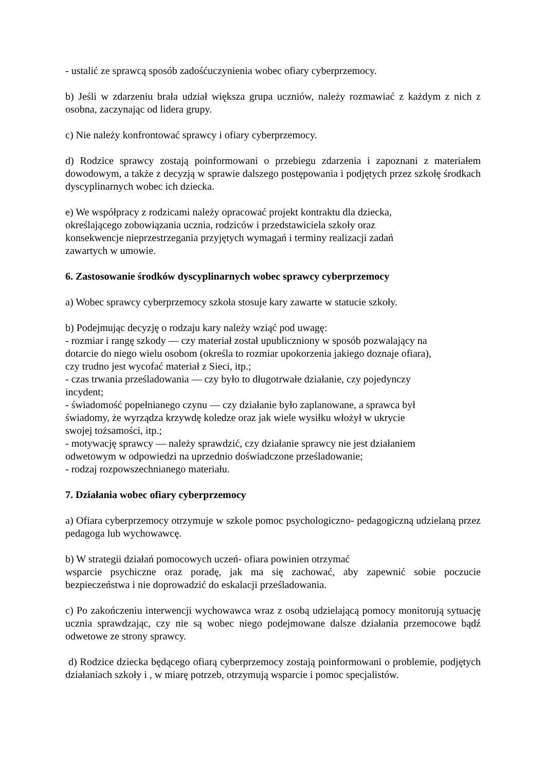- ustalić ze sprawcą sposób zadośćuczynienia wobec ofiary cyberprzemocy.
b) Jeśli w zdarzeniu brała udział większa grupa uczniów, należy rozmawiać z każdym z nich z osobna, zaczynając od lidera grupy.
c) Nie należy konfrontować sprawcy i ofiary cyberprzemocy.
d) Rodzice sprawcy zostają poinformowani o przebiegu zdarzenia i zapoznani z materiałem dowodowym, a także z decyzją w sprawie dalszego postępowania i podjętych przez szkołę środkach dyscyplinarnych wobec ich dziecka.
e) We współpracy z rodzicami należy opracować projekt kontraktu dla dziecka,
określającego zobowiązania ucznia, rodziców i przedstawiciela szkoły oraz
konsekwencje nieprzestrzegania przyjętych wymagań i terminy realizacji zadań
zawartych w umowie.
6. Zastosowanie środków dyscyplinarnych wobec sprawcy cyberprzemocy
a) Wobec sprawcy cyberprzemocy szkoła stosuje kary zawarte w statucie szkoły.
b) Podejmując decyzję o rodzaju kary należy wziąć pod uwagę:
- rozmiar i rangę szkody — czy materiał został upubliczniony w sposób pozwalający na
dotarcie do niego wielu osobom (określa to rozmiar upokorzenia jakiego doznaje ofiara),
czy trudno jest wycofać materiał z Sieci, itp.;
- czas trwania prześladowania — czy było to długotrwałe działanie, czy pojedynczy
incydent;
- świadomość popełnianego czynu — czy działanie było zaplanowane, a sprawca był
świadomy, że wyrządza krzywdę koledze oraz jak wiele wysiłku włożył w ukrycie
swojej tożsamości, itp.;
- motywację sprawcy — należy sprawdzić, czy działanie sprawcy nie jest działaniem
odwetowym w odpowiedzi na uprzednio doświadczone prześladowanie;
- rodzaj rozpowszechnianego materiału.
7. Działania wobec ofiary cyberprzemocy
a) Ofiara cyberprzemocy otrzymuje w szkole pomoc psychologiczno- pedagogiczną udzielaną przez pedagoga lub wychowawcę.
b) W strategii działań pomocowych uczeń- ofiara powinien otrzymać
wsparcie psychiczne oraz poradę, jak ma się zachować, aby zapewnić sobie poczucie bezpieczeństwa i nie doprowadzić do eskalacji prześladowania.
c) Po zakończeniu interwencji wychowawca wraz z osobą udzielającą pomocy monitorują sytuację ucznia sprawdzając, czy nie są wobec niego podejmowane dalsze działania przemocowe bądź odwetowe ze strony sprawcy.
d) Rodzice dziecka będącego ofiarą cyberprzemocy zostają poinformowani o problemie, podjętych działaniach szkoły i , w miarę potrzeb, otrzymują wsparcie i pomoc specjalistów.